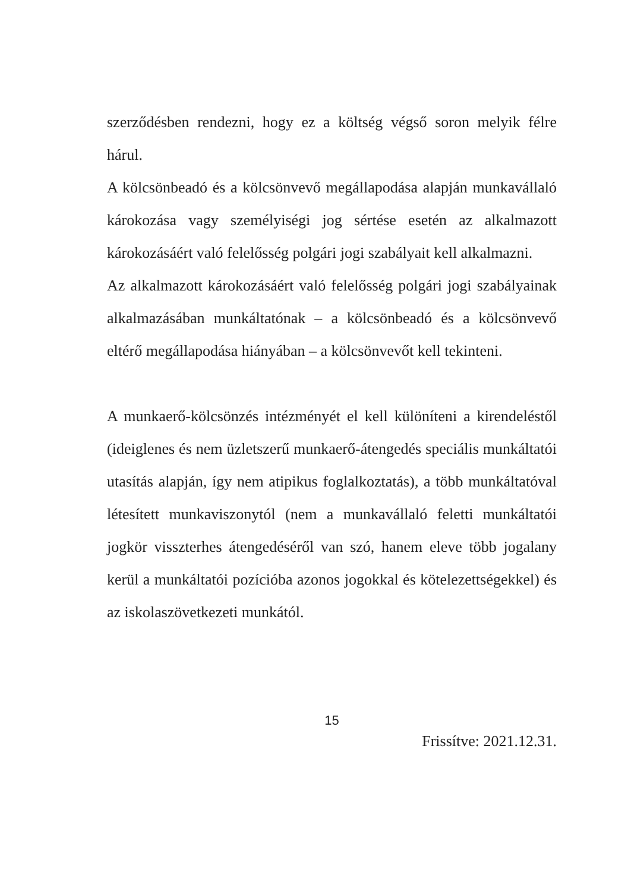szerződésben rendezni, hogy ez a költség végső soron melyik félre hárul.
A kölcsönbeadó és a kölcsönvevő megállapodása alapján munkavállaló károkozása vagy személyiségi jog sértése esetén az alkalmazott károkozásáért való felelősség polgári jogi szabályait kell alkalmazni.
Az alkalmazott károkozásáért való felelősség polgári jogi szabályainak alkalmazásában munkáltatónak – a kölcsönbeadó és a kölcsönvevő eltérő megállapodása hiányában – a kölcsönvevőt kell tekinteni.
A munkaerő-kölcsönzés intézményét el kell különíteni a kirendeléstől (ideiglenes és nem üzletszerű munkaerő-átengedés speciális munkáltatói utasítás alapján, így nem atipikus foglalkoztatás), a több munkáltatóval létesített munkaviszonytól (nem a munkavállaló feletti munkáltatói jogkör visszterhes átengedéséről van szó, hanem eleve több jogalany kerül a munkáltatói pozícióba azonos jogokkal és kötelezettségekkel) és az iskolaszövetkezeti munkától.
15
Frissítve: 2021.12.31.